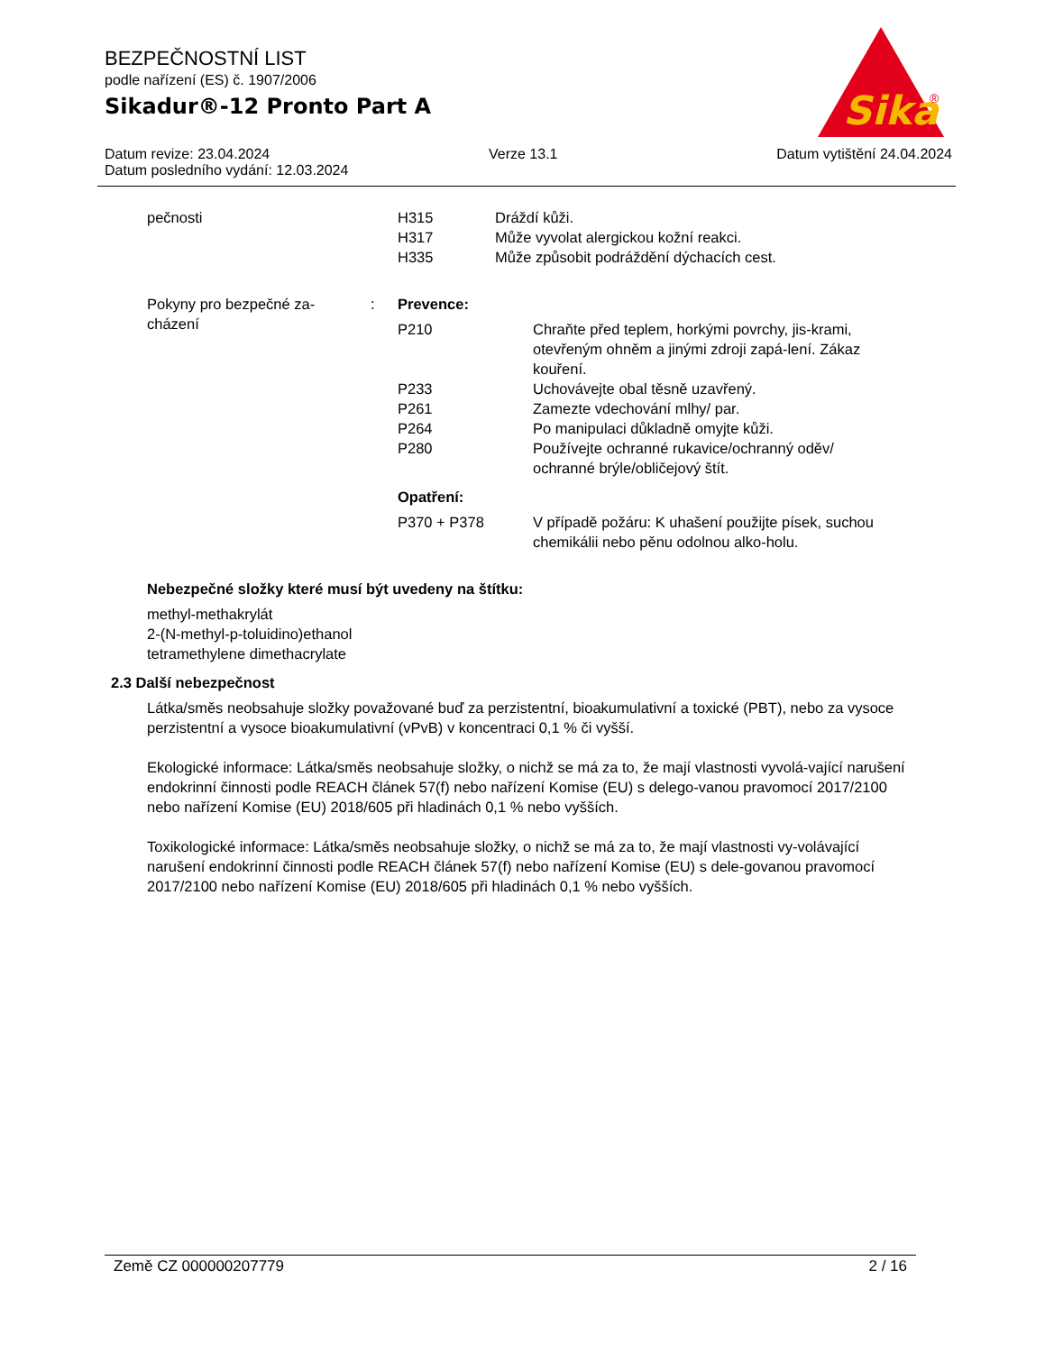Sika
®
BEZPEČNOSTNÍ LIST
podle nařízení (ES) č. 1907/2006
Sikadur®-12 Pronto Part A
Datum revize: 23.04.2024 Verze 13.1 Datum vytištění 24.04.2024
Datum posledního vydání: 12.03.2024
pečnosti H315 Dráždí kůži.
H317 Může vyvolat alergickou kožní reakci.
H335 Může způsobit podráždění dýchacích cest.
Pokyny pro bezpečné za-
cházení
: Prevence:
P210 Chraňte před teplem, horkými povrchy, jis-krami, otevřeným ohněm a jinými zdroji zapá-lení. Zákaz kouření.
P233 Uchovávejte obal těsně uzavřený.
P261 Zamezte vdechování mlhy/ par.
P264 Po manipulaci důkladně omyjte kůži.
P280 Používejte ochranné rukavice/ochranný oděv/ ochranné brýle/obličejový štít.
Opatření:
P370 + P378 V případě požáru: K uhašení použijte písek, suchou chemikálii nebo pěnu odolnou alko-holu.
Nebezpečné složky které musí být uvedeny na štítku:
methyl-methakrylát
2-(N-methyl-p-toluidino)ethanol
tetramethylene dimethacrylate
2.3 Další nebezpečnost
Látka/směs neobsahuje složky považované buď za perzistentní, bioakumulativní a toxické (PBT), nebo za vysoce perzistentní a vysoce bioakumulativní (vPvB) v koncentraci 0,1 % či vyšší.
Ekologické informace: Látka/směs neobsahuje složky, o nichž se má za to, že mají vlastnosti vyvolá-vající narušení endokrinní činnosti podle REACH článek 57(f) nebo nařízení Komise (EU) s delego-vanou pravomocí 2017/2100 nebo nařízení Komise (EU) 2018/605 při hladinách 0,1 % nebo vyšších.
Toxikologické informace: Látka/směs neobsahuje složky, o nichž se má za to, že mají vlastnosti vy-volávající narušení endokrinní činnosti podle REACH článek 57(f) nebo nařízení Komise (EU) s dele-govanou pravomocí 2017/2100 nebo nařízení Komise (EU) 2018/605 při hladinách 0,1 % nebo vyšších.
Země CZ 000000207779 2 / 16